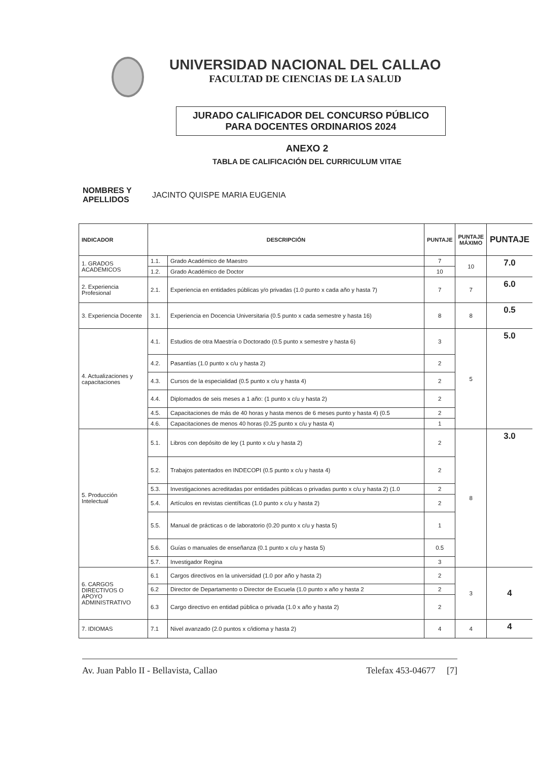UNIVERSIDAD NACIONAL DEL CALLAO
FACULTAD DE CIENCIAS DE LA SALUD
JURADO CALIFICADOR DEL CONCURSO PÚBLICO
PARA DOCENTES ORDINARIOS 2024
ANEXO 2
TABLA DE CALIFICACIÓN DEL CURRICULUM VITAE
NOMBRES Y
APELLIDOS JACINTO QUISPE MARIA EUGENIA
| INDICADOR | DESCRIPCIÓN | | PUNTAJE | PUNTAJE MÁXIMO | PUNTAJE |
| --- | --- | --- | --- | --- | --- |
| 1. GRADOS ACADEMICOS | 1.1. | Grado Académico de Maestro | 7 | 10 | 7.0 |
| | 1.2. | Grado Académico de Doctor | 10 | | |
| 2. Experiencia Profesional | 2.1. | Experiencia en entidades públicas y/o privadas (1.0 punto x cada año y hasta 7) | 7 | 7 | 6.0 |
| 3. Experiencia Docente | 3.1. | Experiencia en Docencia Universitaria (0.5 punto x cada semestre y hasta 16) | 8 | 8 | 0.5 |
| 4. Actualizaciones y capacitaciones | 4.1. | Estudios de otra Maestría o Doctorado (0.5 punto x semestre y hasta 6) | 3 | 5 | 5.0 |
| | 4.2. | Pasantías (1.0 punto x c/u y hasta 2) | 2 | | |
| | 4.3. | Cursos de la especialidad (0.5 punto x c/u y hasta 4) | 2 | | |
| | 4.4. | Diplomados de seis meses a 1 año: (1 punto x c/u y hasta 2) | 2 | | |
| | 4.5. | Capacitaciones de más de 40 horas y hasta menos de 6 meses punto y hasta 4) (0.5 | 2 | | |
| | 4.6. | Capacitaciones de menos 40 horas (0.25 punto x c/u y hasta 4) | 1 | | |
| 5. Producción Intelectual | 5.1. | Libros con depósito de ley (1 punto x c/u y hasta 2) | 2 | 8 | 3.0 |
| | 5.2. | Trabajos patentados en INDECOPI (0.5 punto x c/u y hasta 4) | 2 | | |
| | 5.3. | Investigaciones acreditadas por entidades públicas o privadas punto x c/u y hasta 2) (1.0 | 2 | | |
| | 5.4. | Artículos en revistas científicas (1.0 punto x c/u y hasta 2) | 2 | | |
| | 5.5. | Manual de prácticas o de laboratorio (0.20 punto x c/u y hasta 5) | 1 | | |
| | 5.6. | Guías o manuales de enseñanza (0.1 punto x c/u y hasta 5) | 0.5 | | |
| | 5.7. | Investigador Regina | 3 | | |
| 6. CARGOS DIRECTIVOS O APOYO ADMINISTRATIVO | 6.1 | Cargos directivos en la universidad (1.0 por año y hasta 2) | 2 | 3 | 4 |
| | 6.2 | Director de Departamento o Director de Escuela (1.0 punto x año y hasta 2 | 2 | | |
| | 6.3 | Cargo directivo en entidad pública o privada (1.0 x año y hasta 2) | 2 | | |
| 7. IDIOMAS | 7.1 | Nivel avanzado (2.0 puntos x c/idioma y hasta 2) | 4 | 4 | 4 |
Av. Juan Pablo II - Bellavista, Callao Telefax 453-04677 [7]